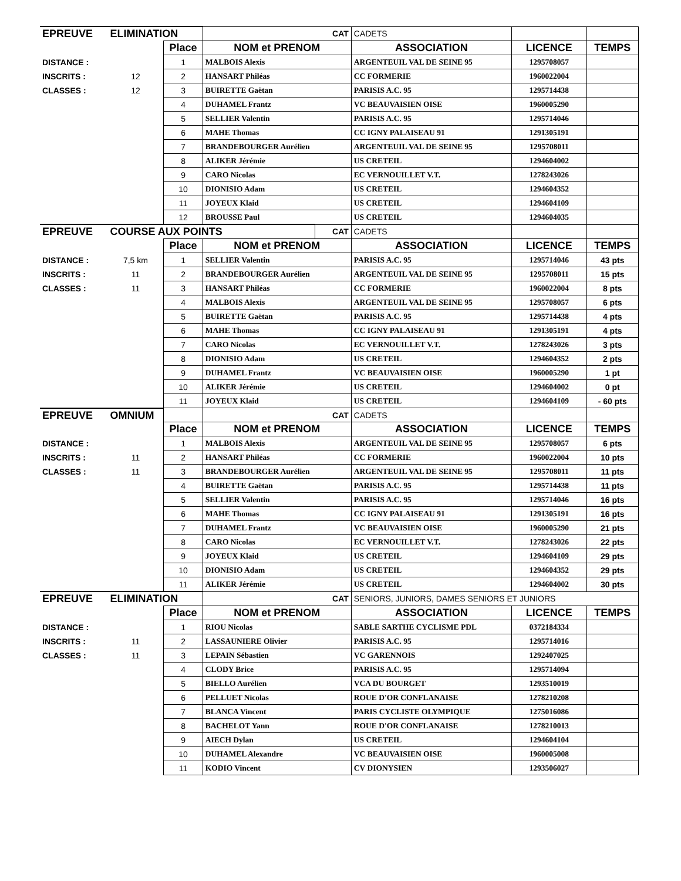| EPREUVE | ELIMINATION | | CAT | | CADETS | | |
| | | Place | NOM et PRENOM | | ASSOCIATION | LICENCE | TEMPS |
| DISTANCE : | | 1 | MALBOIS Alexis | | ARGENTEUIL VAL DE SEINE 95 | 1295708057 | |
| INSCRITS : | 12 | 2 | HANSART Philéas | | CC FORMERIE | 1960022004 | |
| CLASSES : | 12 | 3 | BUIRETTE Gaëtan | | PARISIS A.C. 95 | 1295714438 | |
| | | 4 | DUHAMEL Frantz | | VC BEAUVAISIEN OISE | 1960005290 | |
| | | 5 | SELLIER Valentin | | PARISIS A.C. 95 | 1295714046 | |
| | | 6 | MAHE Thomas | | CC IGNY PALAISEAU 91 | 1291305191 | |
| | | 7 | BRANDEBOURGER Aurélien | | ARGENTEUIL VAL DE SEINE 95 | 1295708011 | |
| | | 8 | ALIKER Jérémie | | US CRETEIL | 1294604002 | |
| | | 9 | CARO Nicolas | | EC VERNOUILLET V.T. | 1278243026 | |
| | | 10 | DIONISIO Adam | | US CRETEIL | 1294604352 | |
| | | 11 | JOYEUX Klaid | | US CRETEIL | 1294604109 | |
| | | 12 | BROUSSE Paul | | US CRETEIL | 1294604035 | |
| EPREUVE | COURSE AUX POINTS | | | CAT | CADETS | | |
| | | Place | NOM et PRENOM | | ASSOCIATION | LICENCE | TEMPS |
| DISTANCE : | 7,5 km | 1 | SELLIER Valentin | | PARISIS A.C. 95 | 1295714046 | 43 pts |
| INSCRITS : | 11 | 2 | BRANDEBOURGER Aurélien | | ARGENTEUIL VAL DE SEINE 95 | 1295708011 | 15 pts |
| CLASSES : | 11 | 3 | HANSART Philéas | | CC FORMERIE | 1960022004 | 8 pts |
| | | 4 | MALBOIS Alexis | | ARGENTEUIL VAL DE SEINE 95 | 1295708057 | 6 pts |
| | | 5 | BUIRETTE Gaëtan | | PARISIS A.C. 95 | 1295714438 | 4 pts |
| | | 6 | MAHE Thomas | | CC IGNY PALAISEAU 91 | 1291305191 | 4 pts |
| | | 7 | CARO Nicolas | | EC VERNOUILLET V.T. | 1278243026 | 3 pts |
| | | 8 | DIONISIO Adam | | US CRETEIL | 1294604352 | 2 pts |
| | | 9 | DUHAMEL Frantz | | VC BEAUVAISIEN OISE | 1960005290 | 1 pt |
| | | 10 | ALIKER Jérémie | | US CRETEIL | 1294604002 | 0 pt |
| | | 11 | JOYEUX Klaid | | US CRETEIL | 1294604109 | - 60 pts |
| EPREUVE | OMNIUM | | CAT | | CADETS | | |
| | | Place | NOM et PRENOM | | ASSOCIATION | LICENCE | TEMPS |
| DISTANCE : | | 1 | MALBOIS Alexis | | ARGENTEUIL VAL DE SEINE 95 | 1295708057 | 6 pts |
| INSCRITS : | 11 | 2 | HANSART Philéas | | CC FORMERIE | 1960022004 | 10 pts |
| CLASSES : | 11 | 3 | BRANDEBOURGER Aurélien | | ARGENTEUIL VAL DE SEINE 95 | 1295708011 | 11 pts |
| | | 4 | BUIRETTE Gaëtan | | PARISIS A.C. 95 | 1295714438 | 11 pts |
| | | 5 | SELLIER Valentin | | PARISIS A.C. 95 | 1295714046 | 16 pts |
| | | 6 | MAHE Thomas | | CC IGNY PALAISEAU 91 | 1291305191 | 16 pts |
| | | 7 | DUHAMEL Frantz | | VC BEAUVAISIEN OISE | 1960005290 | 21 pts |
| | | 8 | CARO Nicolas | | EC VERNOUILLET V.T. | 1278243026 | 22 pts |
| | | 9 | JOYEUX Klaid | | US CRETEIL | 1294604109 | 29 pts |
| | | 10 | DIONISIO Adam | | US CRETEIL | 1294604352 | 29 pts |
| | | 11 | ALIKER Jérémie | | US CRETEIL | 1294604002 | 30 pts |
| EPREUVE | ELIMINATION | | CAT | | SENIORS, JUNIORS, DAMES SENIORS ET JUNIORS | | |
| | | Place | NOM et PRENOM | | ASSOCIATION | LICENCE | TEMPS |
| DISTANCE : | | 1 | RIOU Nicolas | | SABLE SARTHE CYCLISME PDL | 0372184334 | |
| INSCRITS : | 11 | 2 | LASSAUNIERE Olivier | | PARISIS A.C. 95 | 1295714016 | |
| CLASSES : | 11 | 3 | LEPAIN Sébastien | | VC GARENNOIS | 1292407025 | |
| | | 4 | CLODY Brice | | PARISIS A.C. 95 | 1295714094 | |
| | | 5 | BIELLO Aurélien | | VCA DU BOURGET | 1293510019 | |
| | | 6 | PELLUET Nicolas | | ROUE D'OR CONFLANAISE | 1278210208 | |
| | | 7 | BLANCA Vincent | | PARIS CYCLISTE OLYMPIQUE | 1275016086 | |
| | | 8 | BACHELOT Yann | | ROUE D'OR CONFLANAISE | 1278210013 | |
| | | 9 | AIECH Dylan | | US CRETEIL | 1294604104 | |
| | | 10 | DUHAMEL Alexandre | | VC BEAUVAISIEN OISE | 1960005008 | |
| | | 11 | KODIO Vincent | | CV DIONYSIEN | 1293506027 | |